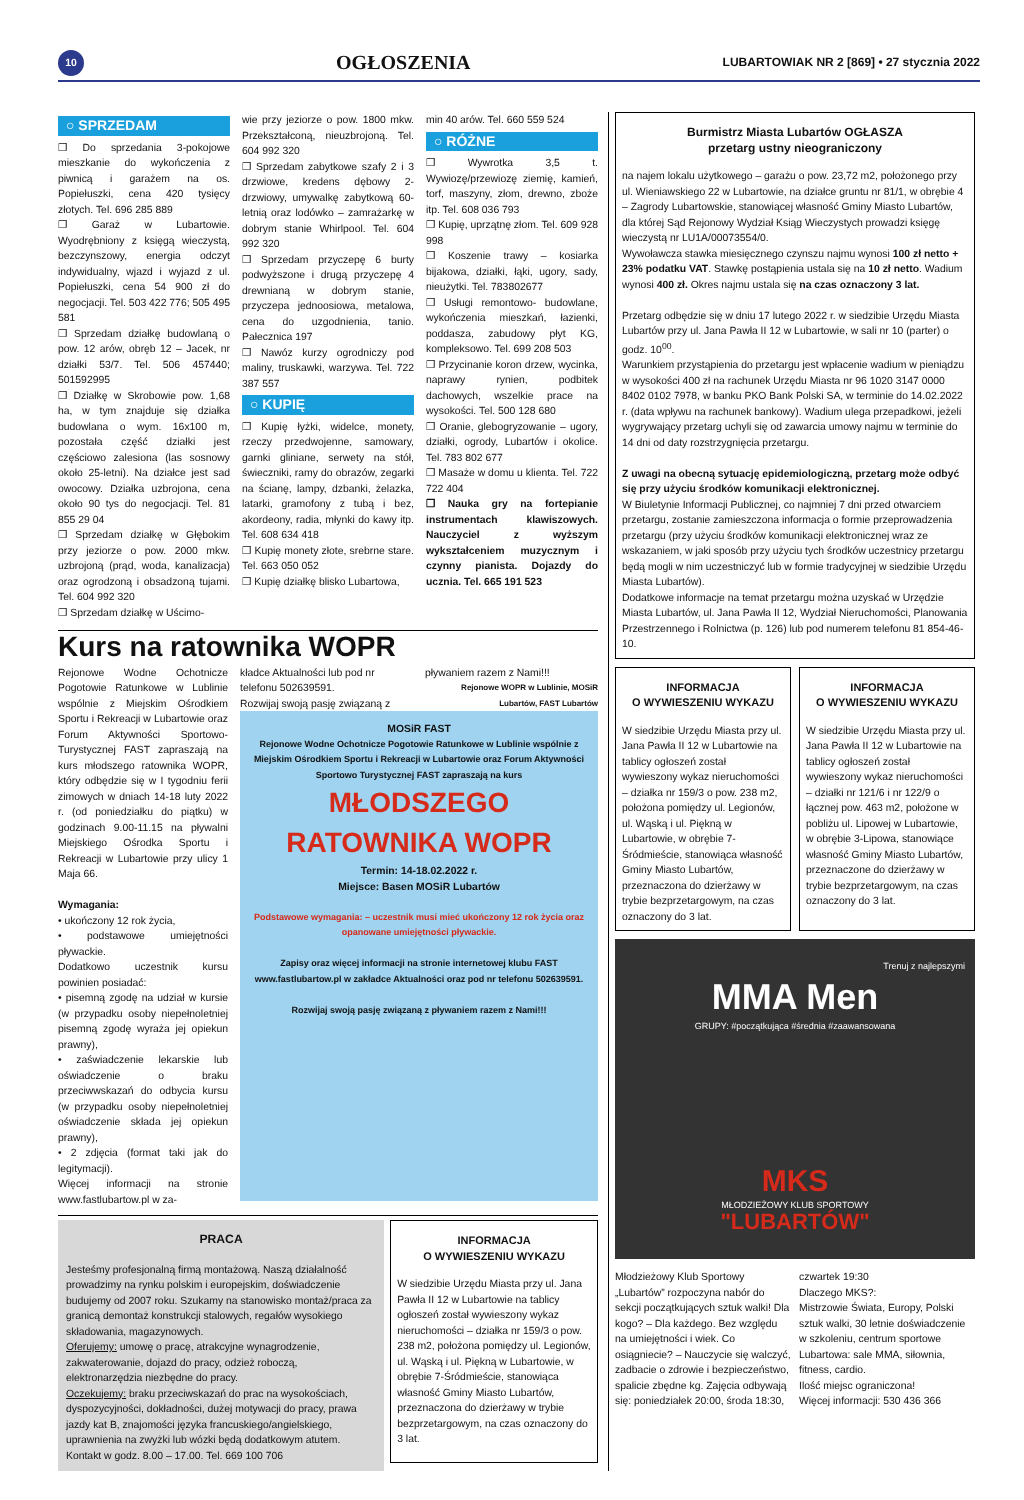10
OGŁOSZENIA
LUBARTOWIAK NR 2 [869] • 27 stycznia 2022
○ SPRZEDAM
❒ Do sprzedania 3-pokojowe mieszkanie do wykończenia z piwnicą i garażem na os. Popiełuszki, cena 420 tysięcy złotych. Tel. 696 285 889
❒ Garaż w Lubartowie. Wyodrębniony z księgą wieczystą, bezczynszowy, energia odczyt indywidualny, wjazd i wyjazd z ul. Popiełuszki, cena 54 900 zł do negocjacji. Tel. 503 422 776; 505 495 581
❒ Sprzedam działkę budowlaną o pow. 12 arów, obręb 12 – Jacek, nr działki 53/7. Tel. 506 457440; 501592995
❒ Działkę w Skrobowie pow. 1,68 ha, w tym znajduje się działka budowlana o wym. 16x100 m, pozostała część działki jest częściowo zalesiona (las sosnowy około 25-letni). Na działce jest sad owocowy. Działka uzbrojona, cena około 90 tys do negocjacji. Tel. 81 855 29 04
❒ Sprzedam działkę w Głębokim przy jeziorze o pow. 2000 mkw. uzbrojoną (prąd, woda, kanalizacja) oraz ogrodzoną i obsadzoną tujami. Tel. 604 992 320
❒ Sprzedam działkę w Uścimo-
wie przy jeziorze o pow. 1800 mkw. Przekształconą, nieuzbrojoną. Tel. 604 992 320
❒ Sprzedam zabytkowe szafy 2 i 3 drzwiowe, kredens dębowy 2-drzwiowy, umywalkę zabytkową 60-letnią oraz lodówko – zamrażarkę w dobrym stanie Whirlpool. Tel. 604 992 320
❒ Sprzedam przyczepę 6 burty podwyższone i drugą przyczepę 4 drewnianą w dobrym stanie, przyczepa jednoosiowa, metalowa, cena do uzgodnienia, tanio. Pałecznica 197
❒ Nawóz kurzy ogrodniczy pod maliny, truskawki, warzywa. Tel. 722 387 557
○ KUPIĘ
❒ Kupię łyżki, widelce, monety, rzeczy przedwojenne, samowary, garnki gliniane, serwety na stół, świeczniki, ramy do obrazów, zegarki na ścianę, lampy, dzbanki, żelazka, latarki, gramofony z tubą i bez, akordeony, radia, młynki do kawy itp. Tel. 608 634 418
❒ Kupię monety złote, srebrne stare. Tel. 663 050 052
❒ Kupię działkę blisko Lubartowa,
min 40 arów. Tel. 660 559 524
○ RÓŻNE
❒ Wywrotka 3,5 t. Wywiozę/przewiozę ziemię, kamień, torf, maszyny, złom, drewno, zboże itp. Tel. 608 036 793
❒ Kupię, uprzątnę złom. Tel. 609 928 998
❒ Koszenie trawy – kosiarka bijakowa, działki, łąki, ugory, sady, nieużytki. Tel. 783802677
❒ Usługi remontowo- budowlane, wykończenia mieszkań, łazienki, poddasza, zabudowy płyt KG, kompleksowo. Tel. 699 208 503
❒ Przycinanie koron drzew, wycinka, naprawy rynien, podbitek dachowych, wszelkie prace na wysokości. Tel. 500 128 680
❒ Oranie, glebogryzowanie – ugory, działki, ogrody, Lubartów i okolice. Tel. 783 802 677
❒ Masaże w domu u klienta. Tel. 722 722 404
❒ Nauka gry na fortepianie instrumentach klawiszowych. Nauczyciel z wyższym wykształceniem muzycznym i czynny pianista. Dojazdy do ucznia. Tel. 665 191 523
Kurs na ratownika WOPR
Rejonowe Wodne Ochotnicze Pogotowie Ratunkowe w Lublinie wspólnie z Miejskim Ośrodkiem Sportu i Rekreacji w Lubartowie oraz Forum Aktywności Sportowo-Turystycznej FAST zapraszają na kurs młodszego ratownika WOPR, który odbędzie się w I tygodniu ferii zimowych w dniach 14-18 luty 2022 r. (od poniedziałku do piątku) w godzinach 9.00-11.15 na pływalni Miejskiego Ośrodka Sportu i Rekreacji w Lubartowie przy ulicy 1 Maja 66.
Wymagania:
• ukończony 12 rok życia,
• podstawowe umiejętności pływackie.
Dodatkowo uczestnik kursu powinien posiadać:
• pisemną zgodę na udział w kursie (w przypadku osoby niepełnoletniej pisemną zgodę wyraża jej opiekun prawny),
• zaświadczenie lekarskie lub oświadczenie o braku przeciwwskazań do odbycia kursu (w przypadku osoby niepełnoletniej oświadczenie składa jej opiekun prawny),
• 2 zdjęcia (format taki jak do legitymacji).
Więcej informacji na stronie www.fastlubartow.pl w za-
kładce Aktualności lub pod nr telefonu 502639591.
Rozwijaj swoją pasję związaną z
pływaniem razem z Nami!!!
Rejonowe WOPR w Lublinie, MOSiR Lubartów, FAST Lubartów
MOSiR FAST
Rejonowe Wodne Ochotnicze Pogotowie Ratunkowe w Lublinie wspólnie z Miejskim Ośrodkiem Sportu i Rekreacji w Lubartowie oraz Forum Aktywności Sportowo Turystycznej FAST zapraszają na kurs
MŁODSZEGO
RATOWNIKA WOPR
Termin: 14-18.02.2022 r.
Miejsce: Basen MOSiR Lubartów
Podstawowe wymagania: – uczestnik musi mieć ukończony 12 rok życia oraz opanowane umiejętności pływackie.
Zapisy oraz więcej informacji na stronie internetowej klubu FAST www.fastlubartow.pl w zakładce Aktualności oraz pod nr telefonu 502639591.
Rozwijaj swoją pasję związaną z pływaniem razem z Nami!!!
PRACA
Jesteśmy profesjonalną firmą montażową. Naszą działalność prowadzimy na rynku polskim i europejskim, doświadczenie budujemy od 2007 roku. Szukamy na stanowisko montaż/praca za granicą demontaż konstrukcji stalowych, regałów wysokiego składowania, magazynowych.
Oferujemy: umowę o pracę, atrakcyjne wynagrodzenie, zakwaterowanie, dojazd do pracy, odzież roboczą, elektronarzędzia niezbędne do pracy.
Oczekujemy: braku przeciwskazań do prac na wysokościach, dyspozycyjności, dokładności, dużej motywacji do pracy, prawa jazdy kat B, znajomości języka francuskiego/angielskiego, uprawnienia na zwyżki lub wózki będą dodatkowym atutem. Kontakt w godz. 8.00 – 17.00. Tel. 669 100 706
INFORMACJA
O WYWIESZENIU WYKAZU
W siedzibie Urzędu Miasta przy ul. Jana Pawła II 12 w Lubartowie na tablicy ogłoszeń został wywieszony wykaz nieruchomości – działka nr 159/3 o pow. 238 m2, położona pomiędzy ul. Legionów, ul. Wąską i ul. Piękną w Lubartowie, w obrębie 7-Śródmieście, stanowiąca własność Gminy Miasto Lubartów, przeznaczona do dzierżawy w trybie bezprzetargowym, na czas oznaczony do 3 lat.
Burmistrz Miasta Lubartów OGŁASZA
przetarg ustny nieograniczony
na najem lokalu użytkowego – garażu o pow. 23,72 m2, położonego przy ul. Wieniawskiego 22 w Lubartowie, na działce gruntu nr 81/1, w obrębie 4 – Zagrody Lubartowskie, stanowiącej własność Gminy Miasto Lubartów, dla której Sąd Rejonowy Wydział Ksiąg Wieczystych prowadzi księgę wieczystą nr LU1A/00073554/0.
Wywoławcza stawka miesięcznego czynszu najmu wynosi 100 zł netto + 23% podatku VAT. Stawkę postąpienia ustala się na 10 zł netto. Wadium wynosi 400 zł. Okres najmu ustala się na czas oznaczony 3 lat.
Przetarg odbędzie się w dniu 17 lutego 2022 r. w siedzibie Urzędu Miasta Lubartów przy ul. Jana Pawła II 12 w Lubartowie, w sali nr 10 (parter) o godz. 10<sup>00</sup>.
Warunkiem przystąpienia do przetargu jest wpłacenie wadium w pieniądzu w wysokości 400 zł na rachunek Urzędu Miasta nr 96 1020 3147 0000 8402 0102 7978, w banku PKO Bank Polski SA, w terminie do 14.02.2022 r. (data wpływu na rachunek bankowy). Wadium ulega przepadkowi, jeżeli wygrywający przetarg uchyli się od zawarcia umowy najmu w terminie do 14 dni od daty rozstrzygnięcia przetargu.
Z uwagi na obecną sytuację epidemiologiczną, przetarg może odbyć się przy użyciu środków komunikacji elektronicznej.
W Biuletynie Informacji Publicznej, co najmniej 7 dni przed otwarciem przetargu, zostanie zamieszczona informacja o formie przeprowadzenia przetargu (przy użyciu środków komunikacji elektronicznej wraz ze wskazaniem, w jaki sposób przy użyciu tych środków uczestnicy przetargu będą mogli w nim uczestniczyć lub w formie tradycyjnej w siedzibie Urzędu Miasta Lubartów).
Dodatkowe informacje na temat przetargu można uzyskać w Urzędzie Miasta Lubartów, ul. Jana Pawła II 12, Wydział Nieruchomości, Planowania Przestrzennego i Rolnictwa (p. 126) lub pod numerem telefonu 81 854-46-10.
INFORMACJA
O WYWIESZENIU WYKAZU
W siedzibie Urzędu Miasta przy ul. Jana Pawła II 12 w Lubartowie na tablicy ogłoszeń został wywieszony wykaz nieruchomości – działka nr 159/3 o pow. 238 m2, położona pomiędzy ul. Legionów, ul. Wąską i ul. Piękną w Lubartowie, w obrębie 7-Śródmieście, stanowiąca własność Gminy Miasto Lubartów, przeznaczona do dzierżawy w trybie bezprzetargowym, na czas oznaczony do 3 lat.
INFORMACJA
O WYWIESZENIU WYKAZU
W siedzibie Urzędu Miasta przy ul. Jana Pawła II 12 w Lubartowie na tablicy ogłoszeń został wywieszony wykaz nieruchomości – działki nr 121/6 i nr 122/9 o łącznej pow. 463 m2, położone w pobliżu ul. Lipowej w Lubartowie, w obrębie 3-Lipowa, stanowiące własność Gminy Miasto Lubartów, przeznaczone do dzierżawy w trybie bezprzetargowym, na czas oznaczony do 3 lat.
Trenuj z najlepszymi
MMA Men
GRUPY: #początkująca #średnia #zaawansowana
MKS
MŁODZIEŻOWY KLUB SPORTOWY
"LUBARTÓW"
Młodzieżowy Klub Sportowy „Lubartów” rozpoczyna nabór do sekcji początkujących sztuk walki! Dla kogo? – Dla każdego. Bez względu na umiejętności i wiek. Co osiągniecie? – Nauczycie się walczyć, zadbacie o zdrowie i bezpieczeństwo, spalicie zbędne kg. Zajęcia odbywają się: poniedziałek 20:00, środa 18:30,
czwartek 19:30
Dlaczego MKS?:
Mistrzowie Świata, Europy, Polski sztuk walki, 30 letnie doświadczenie w szkoleniu, centrum sportowe Lubartowa: sale MMA, siłownia, fitness, cardio.
Ilość miejsc ograniczona!
Więcej informacji: 530 436 366